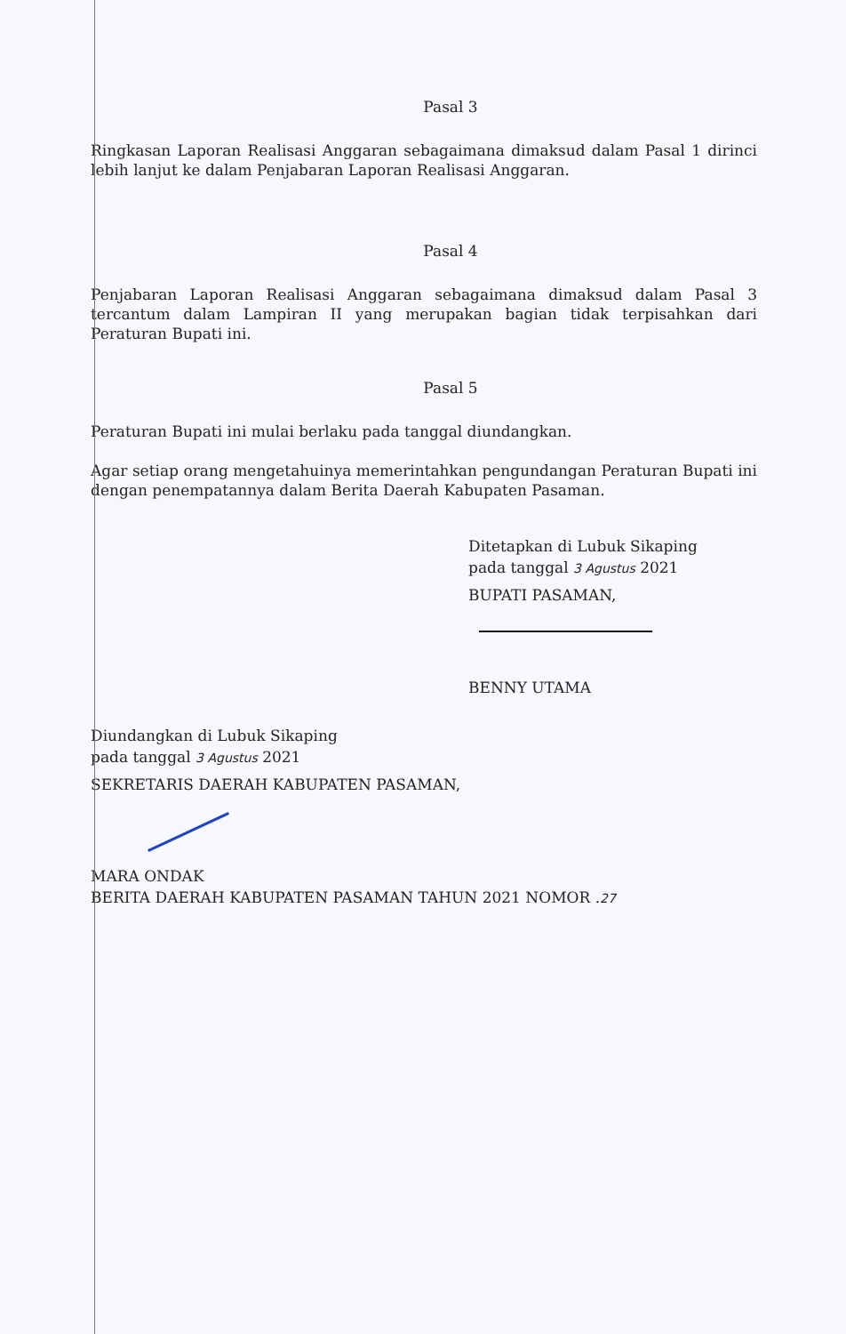Pasal 3
Ringkasan Laporan Realisasi Anggaran sebagaimana dimaksud dalam Pasal 1 dirinci lebih lanjut ke dalam Penjabaran Laporan Realisasi Anggaran.
Pasal 4
Penjabaran Laporan Realisasi Anggaran sebagaimana dimaksud dalam Pasal 3 tercantum dalam Lampiran II yang merupakan bagian tidak terpisahkan dari Peraturan Bupati ini.
Pasal 5
Peraturan Bupati ini mulai berlaku pada tanggal diundangkan.
Agar setiap orang mengetahuinya memerintahkan pengundangan Peraturan Bupati ini dengan penempatannya dalam Berita Daerah Kabupaten Pasaman.
Ditetapkan di Lubuk Sikaping
pada tanggal 3 Agustus 2021
BUPATI PASAMAN,
BENNY UTAMA
Diundangkan di Lubuk Sikaping
pada tanggal 3 Agustus 2021
SEKRETARIS DAERAH KABUPATEN PASAMAN,
MARA ONDAK
BERITA DAERAH KABUPATEN PASAMAN TAHUN 2021 NOMOR .27